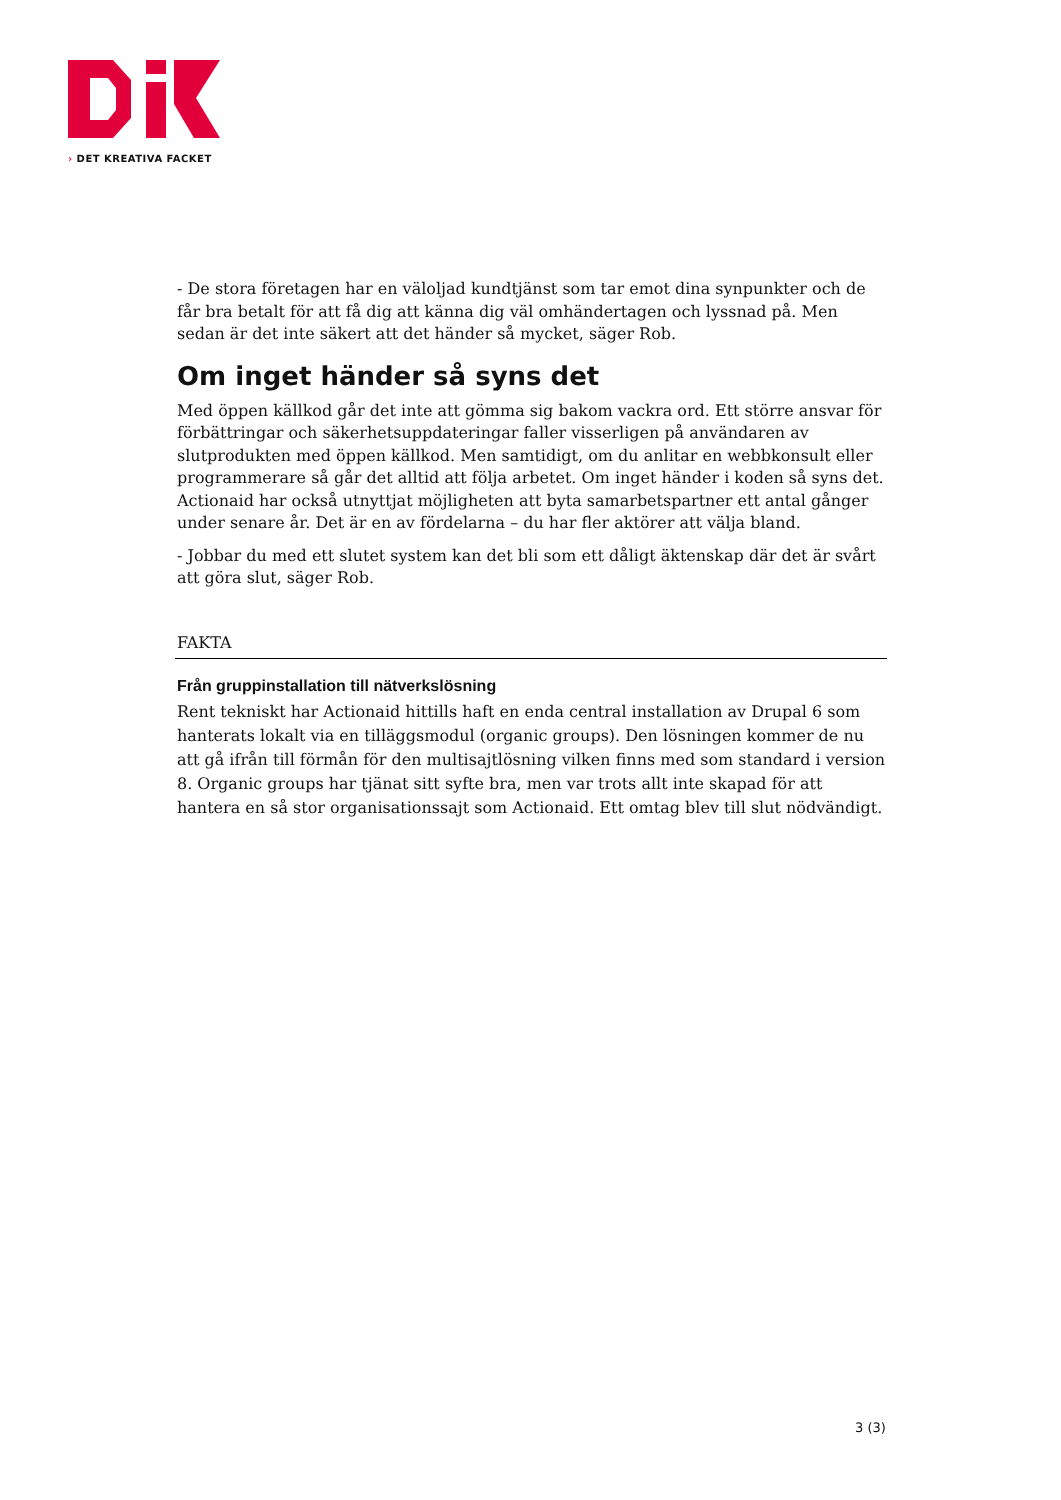› DET KREATIVA FACKET
- De stora företagen har en väloljad kundtjänst som tar emot dina synpunkter och de får bra betalt för att få dig att känna dig väl omhändertagen och lyssnad på. Men sedan är det inte säkert att det händer så mycket, säger Rob.
Om inget händer så syns det
Med öppen källkod går det inte att gömma sig bakom vackra ord. Ett större ansvar för förbättringar och säkerhetsuppdateringar faller visserligen på användaren av slutprodukten med öppen källkod. Men samtidigt, om du anlitar en webbkonsult eller programmerare så går det alltid att följa arbetet. Om inget händer i koden så syns det. Actionaid har också utnyttjat möjligheten att byta samarbetspartner ett antal gånger under senare år. Det är en av fördelarna – du har fler aktörer att välja bland.
- Jobbar du med ett slutet system kan det bli som ett dåligt äktenskap där det är svårt att göra slut, säger Rob.
FAKTA
Från gruppinstallation till nätverkslösning
Rent tekniskt har Actionaid hittills haft en enda central installation av Drupal 6 som hanterats lokalt via en tilläggsmodul (organic groups). Den lösningen kommer de nu att gå ifrån till förmån för den multisajtlösning vilken finns med som standard i version 8. Organic groups har tjänat sitt syfte bra, men var trots allt inte skapad för att hantera en så stor organisationssajt som Actionaid. Ett omtag blev till slut nödvändigt.
3 (3)